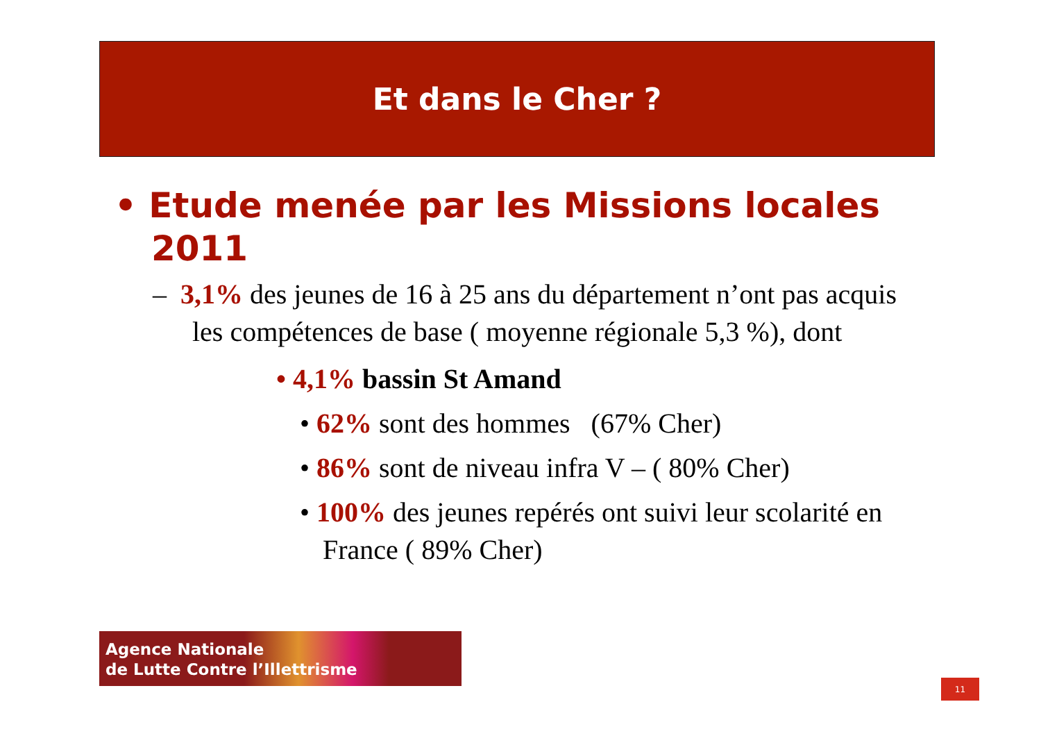Et dans le Cher ?
• Etude menée par les Missions locales 2011
– 3,1% des jeunes de 16 à 25 ans du département n’ont pas acquis les compétences de base ( moyenne régionale 5,3 %), dont
• 4,1% bassin St Amand
• 62% sont des hommes (67% Cher)
• 86% sont de niveau infra V – ( 80% Cher)
• 100% des jeunes repérés ont suivi leur scolarité en France ( 89% Cher)
Agence Nationale
de Lutte Contre l’Illettrisme
11